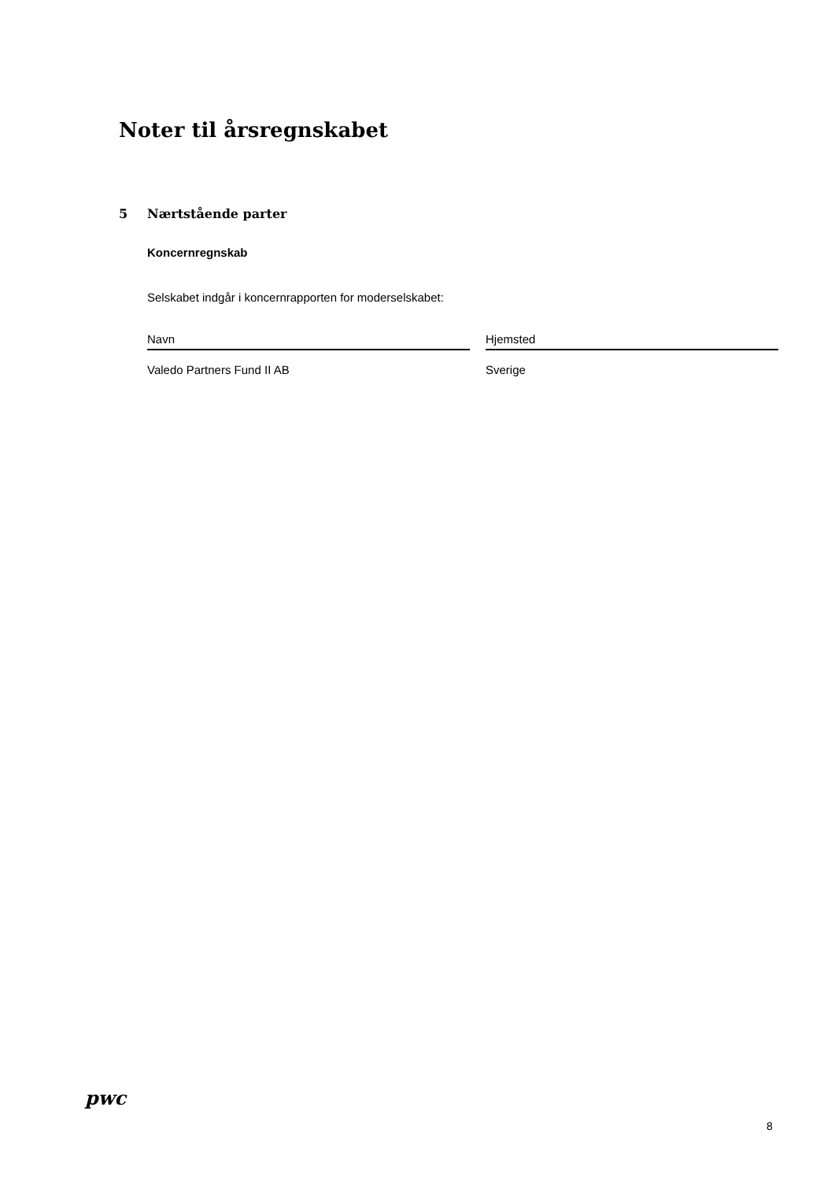Noter til årsregnskabet
5 Nærtstående parter
Koncernregnskab
Selskabet indgår i koncernrapporten for moderselskabet:
| Navn | | Hjemsted |
| --- | --- | --- |
| Valedo Partners Fund II AB | | Sverige |
pwc
8